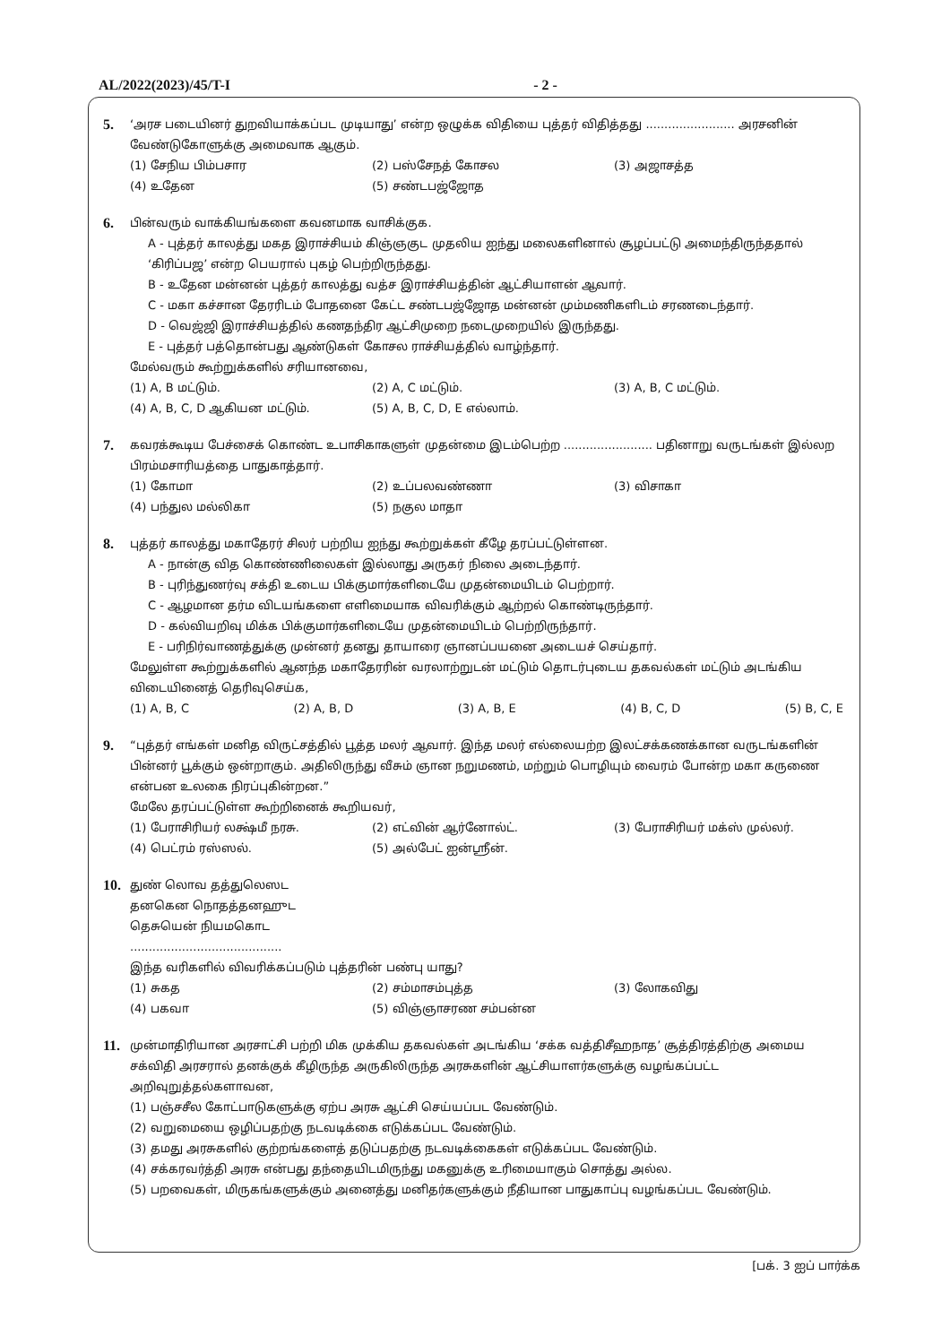AL/2022(2023)/45/T-I - 2 -
5.
‘அரச படையினர் துறவியாக்கப்பட முடியாது’ என்ற ஒழுக்க விதியை புத்தர் விதித்தது ........................ அரசனின் வேண்டுகோளுக்கு அமைவாக ஆகும்.
(1) சேநிய பிம்பசார (2) பஸ்சேநத் கோசல (3) அஜாசத்த (4) உதேன (5) சண்டபஜ்ஜோத
6.
பின்வரும் வாக்கியங்களை கவனமாக வாசிக்குக.
A - புத்தர் காலத்து மகத இராச்சியம் கிஞ்ஞகுட முதலிய ஐந்து மலைகளினால் சூழப்பட்டு அமைந்திருந்ததால் ‘கிரிப்பஜ’ என்ற பெயரால் புகழ் பெற்றிருந்தது.
B - உதேன மன்னன் புத்தர் காலத்து வத்ச இராச்சியத்தின் ஆட்சியாளன் ஆவார்.
C - மகா கச்சான தேரரிடம் போதனை கேட்ட சண்டபஜ்ஜோத மன்னன் மும்மணிகளிடம் சரணடைந்தார்.
D - வெஜ்ஜி இராச்சியத்தில் கணதந்திர ஆட்சிமுறை நடைமுறையில் இருந்தது.
E - புத்தர் பத்தொன்பது ஆண்டுகள் கோசல ராச்சியத்தில் வாழ்ந்தார்.
மேல்வரும் கூற்றுக்களில் சரியானவை,
(1) A, B மட்டும். (2) A, C மட்டும். (3) A, B, C மட்டும். (4) A, B, C, D ஆகியன மட்டும். (5) A, B, C, D, E எல்லாம்.
7.
கவரக்கூடிய பேச்சைக் கொண்ட உபாசிகாகளுள் முதன்மை இடம்பெற்ற ........................ பதினாறு வருடங்கள் இல்லற பிரம்மசாரியத்தை பாதுகாத்தார்.
(1) கோமா (2) உப்பலவண்ணா (3) விசாகா (4) பந்துல மல்லிகா (5) நகுல மாதா
8.
புத்தர் காலத்து மகாதேரர் சிலர் பற்றிய ஐந்து கூற்றுக்கள் கீழே தரப்பட்டுள்ளன.
A - நான்கு வித கொண்ணிலைகள் இல்லாது அருகர் நிலை அடைந்தார்.
B - புரிந்துணர்வு சக்தி உடைய பிக்குமார்களிடையே முதன்மையிடம் பெற்றார்.
C - ஆழமான தர்ம விடயங்களை எளிமையாக விவரிக்கும் ஆற்றல் கொண்டிருந்தார்.
D - கல்வியறிவு மிக்க பிக்குமார்களிடையே முதன்மையிடம் பெற்றிருந்தார்.
E - பரிநிர்வாணத்துக்கு முன்னர் தனது தாயாரை ஞானப்பயனை அடையச் செய்தார்.
மேலுள்ள கூற்றுக்களில் ஆனந்த மகாதேரரின் வரலாற்றுடன் மட்டும் தொடர்புடைய தகவல்கள் மட்டும் அடங்கிய விடையினைத் தெரிவுசெய்க,
(1) A, B, C (2) A, B, D (3) A, B, E (4) B, C, D (5) B, C, E
9.
“புத்தர் எங்கள் மனித விருட்சத்தில் பூத்த மலர் ஆவார். இந்த மலர் எல்லையற்ற இலட்சக்கணக்கான வருடங்களின் பின்னர் பூக்கும் ஒன்றாகும். அதிலிருந்து வீசும் ஞான நறுமணம், மற்றும் பொழியும் வைரம் போன்ற மகா கருணை என்பன உலகை நிரப்புகின்றன.”
மேலே தரப்பட்டுள்ள கூற்றினைக் கூறியவர்,
(1) பேராசிரியர் லக்ஷ்மீ நரசு. (2) எட்வின் ஆர்னோல்ட். (3) பேராசிரியர் மக்ஸ் முல்லர். (4) பெட்ரம் ரஸ்ஸல். (5) அல்பேட் ஐன்ஸ்ரீன்.
10.
துண் லொவ தத்துலெஸட
தனகென நொதத்தனஹுட
தெசுயென் நியமகொட
.........................................
இந்த வரிகளில் விவரிக்கப்படும் புத்தரின் பண்பு யாது?
(1) சுகத (2) சம்மாசம்புத்த (3) லோகவிது (4) பகவா (5) விஞ்ஞாசரண சம்பன்ன
11.
முன்மாதிரியான அரசாட்சி பற்றி மிக முக்கிய தகவல்கள் அடங்கிய ‘சக்க வத்திசீஹநாத’ சூத்திரத்திற்கு அமைய சக்விதி அரசரால் தனக்குக் கீழிருந்த அருகிலிருந்த அரசுகளின் ஆட்சியாளர்களுக்கு வழங்கப்பட்ட அறிவுறுத்தல்களாவன,
(1) பஞ்சசீல கோட்பாடுகளுக்கு ஏற்ப அரசு ஆட்சி செய்யப்பட வேண்டும்.
(2) வறுமையை ஒழிப்பதற்கு நடவடிக்கை எடுக்கப்பட வேண்டும்.
(3) தமது அரசுகளில் குற்றங்களைத் தடுப்பதற்கு நடவடிக்கைகள் எடுக்கப்பட வேண்டும்.
(4) சக்கரவர்த்தி அரசு என்பது தந்தையிடமிருந்து மகனுக்கு உரிமையாகும் சொத்து அல்ல.
(5) பறவைகள், மிருகங்களுக்கும் அனைத்து மனிதர்களுக்கும் நீதியான பாதுகாப்பு வழங்கப்பட வேண்டும்.
[பக். 3 ஐப் பார்க்க